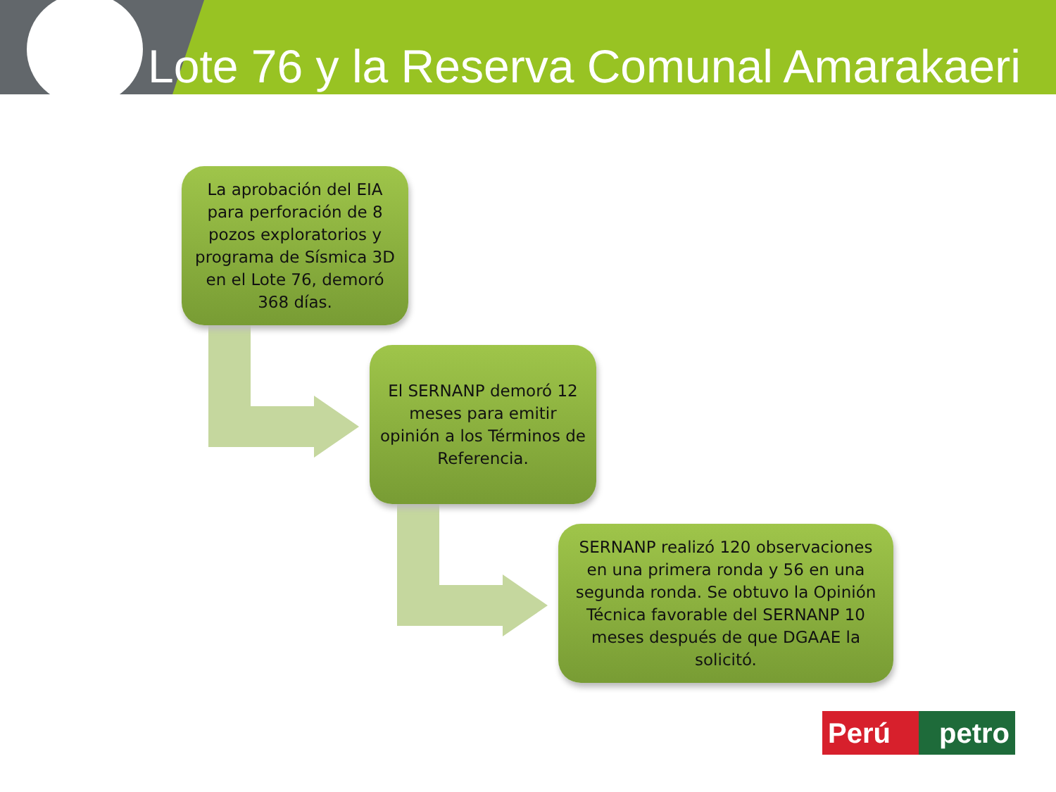Lote 76 y la Reserva Comunal Amarakaeri
La aprobación del EIA para perforación de 8 pozos exploratorios y programa de Sísmica 3D en el Lote 76, demoró 368 días.
El SERNANP demoró 12 meses para emitir opinión a los Términos de Referencia.
SERNANP realizó 120 observaciones en una primera ronda y 56 en una segunda ronda. Se obtuvo la Opinión Técnica favorable del SERNANP 10 meses después de que DGAAE la solicitó.
Perú petro